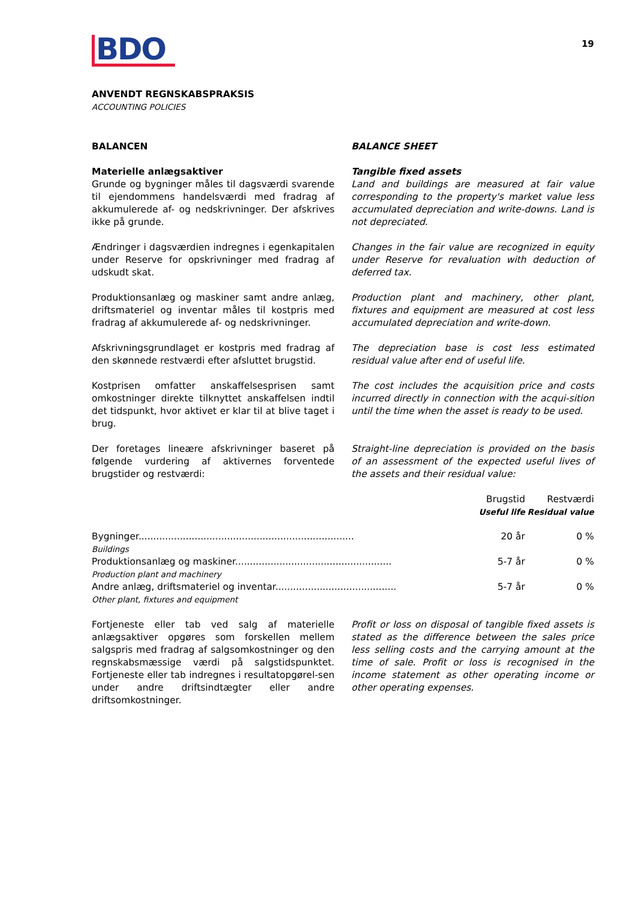BDO
19
ANVENDT REGNSKABSPRAKSIS
ACCOUNTING POLICIES
BALANCEN BALANCE SHEET
Materielle anlægsaktiver
Grunde og bygninger måles til dagsværdi svarende til ejendommens handelsværdi med fradrag af akkumulerede af- og nedskrivninger. Der afskrives ikke på grunde.
Tangible fixed assets
Land and buildings are measured at fair value corresponding to the property's market value less accumulated depreciation and write-downs. Land is not depreciated.
Ændringer i dagsværdien indregnes i egenkapitalen under Reserve for opskrivninger med fradrag af udskudt skat.
Changes in the fair value are recognized in equity under Reserve for revaluation with deduction of deferred tax.
Produktionsanlæg og maskiner samt andre anlæg, driftsmateriel og inventar måles til kostpris med fradrag af akkumulerede af- og nedskrivninger.
Production plant and machinery, other plant, fixtures and equipment are measured at cost less accumulated depreciation and write-down.
Afskrivningsgrundlaget er kostpris med fradrag af den skønnede restværdi efter afsluttet brugstid.
The depreciation base is cost less estimated residual value after end of useful life.
Kostprisen omfatter anskaffelsesprisen samt omkostninger direkte tilknyttet anskaffelsen indtil det tidspunkt, hvor aktivet er klar til at blive taget i brug.
The cost includes the acquisition price and costs incurred directly in connection with the acqui-sition until the time when the asset is ready to be used.
Der foretages lineære afskrivninger baseret på følgende vurdering af aktivernes forventede brugstider og restværdi:
Straight-line depreciation is provided on the basis of an assessment of the expected useful lives of the assets and their residual value:
| | Brugstid Useful life | Restværdi Residual value |
| --- | --- | --- |
| Bygninger......................................................................... Buildings | 20 år | 0 % |
| Produktionsanlæg og maskiner..................................................... Production plant and machinery | 5-7 år | 0 % |
| Andre anlæg, driftsmateriel og inventar......................................... Other plant, fixtures and equipment | 5-7 år | 0 % |
Fortjeneste eller tab ved salg af materielle anlægsaktiver opgøres som forskellen mellem salgspris med fradrag af salgsomkostninger og den regnskabsmæssige værdi på salgstidspunktet. Fortjeneste eller tab indregnes i resultatopgørel-sen under andre driftsindtægter eller andre driftsomkostninger.
Profit or loss on disposal of tangible fixed assets is stated as the difference between the sales price less selling costs and the carrying amount at the time of sale. Profit or loss is recognised in the income statement as other operating income or other operating expenses.